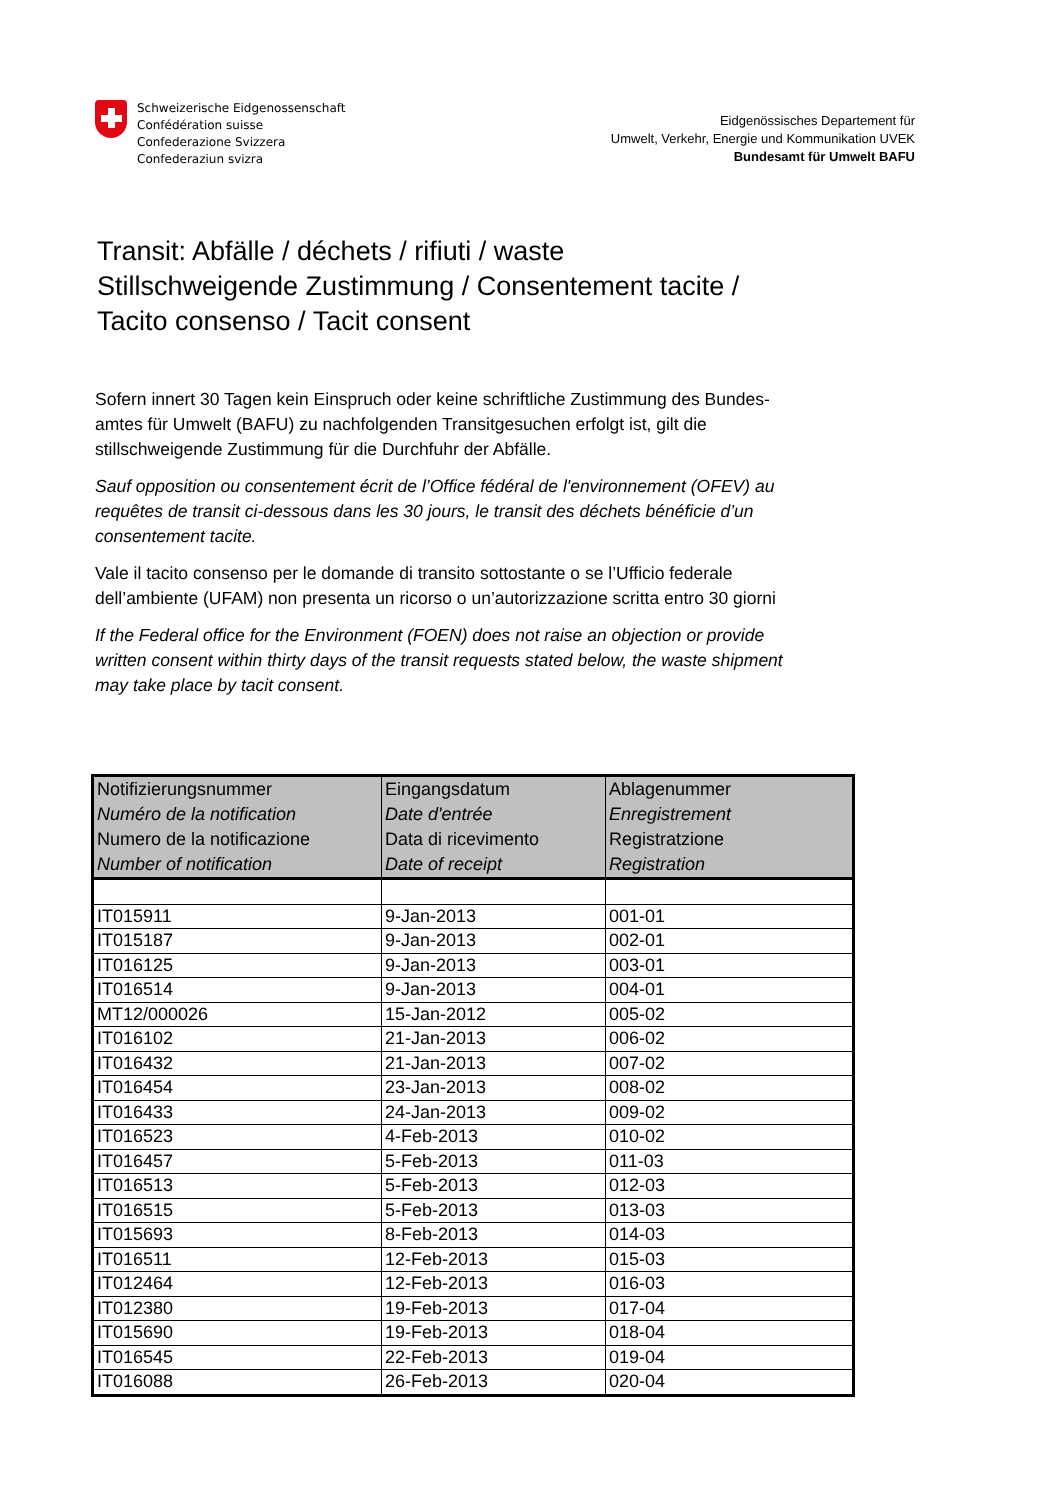Schweizerische Eidgenossenschaft
Confédération suisse
Confederazione Svizzera
Confederaziun svizra
Eidgenössisches Departement für
Umwelt, Verkehr, Energie und Kommunikation UVEK
Bundesamt für Umwelt BAFU
Transit: Abfälle / déchets / rifiuti / waste
Stillschweigende Zustimmung / Consentement tacite /
Tacito consenso / Tacit consent
Sofern innert 30 Tagen kein Einspruch oder keine schriftliche Zustimmung des Bundes-
amtes für Umwelt (BAFU) zu nachfolgenden Transitgesuchen erfolgt ist, gilt die
stillschweigende Zustimmung für die Durchfuhr der Abfälle.
Sauf opposition ou consentement écrit de l’Office fédéral de l'environnement (OFEV) au
requêtes de transit ci-dessous dans les 30 jours, le transit des déchets bénéficie d’un
consentement tacite.
Vale il tacito consenso per le domande di transito sottostante o se l’Ufficio federale
dell’ambiente (UFAM) non presenta un ricorso o un’autorizzazione scritta entro 30 giorni
If the Federal office for the Environment (FOEN) does not raise an objection or provide
written consent within thirty days of the transit requests stated below, the waste shipment
may take place by tacit consent.
| Notifizierungsnummer Numéro de la notification Numero de la notificazione Number of notification | Eingangsdatum Date d'entrée Data di ricevimento Date of receipt | Ablagenummer Enregistrement Registratzione Registration |
| --- | --- | --- |
| IT015911 | 9-Jan-2013 | 001-01 |
| IT015187 | 9-Jan-2013 | 002-01 |
| IT016125 | 9-Jan-2013 | 003-01 |
| IT016514 | 9-Jan-2013 | 004-01 |
| MT12/000026 | 15-Jan-2012 | 005-02 |
| IT016102 | 21-Jan-2013 | 006-02 |
| IT016432 | 21-Jan-2013 | 007-02 |
| IT016454 | 23-Jan-2013 | 008-02 |
| IT016433 | 24-Jan-2013 | 009-02 |
| IT016523 | 4-Feb-2013 | 010-02 |
| IT016457 | 5-Feb-2013 | 011-03 |
| IT016513 | 5-Feb-2013 | 012-03 |
| IT016515 | 5-Feb-2013 | 013-03 |
| IT015693 | 8-Feb-2013 | 014-03 |
| IT016511 | 12-Feb-2013 | 015-03 |
| IT012464 | 12-Feb-2013 | 016-03 |
| IT012380 | 19-Feb-2013 | 017-04 |
| IT015690 | 19-Feb-2013 | 018-04 |
| IT016545 | 22-Feb-2013 | 019-04 |
| IT016088 | 26-Feb-2013 | 020-04 |